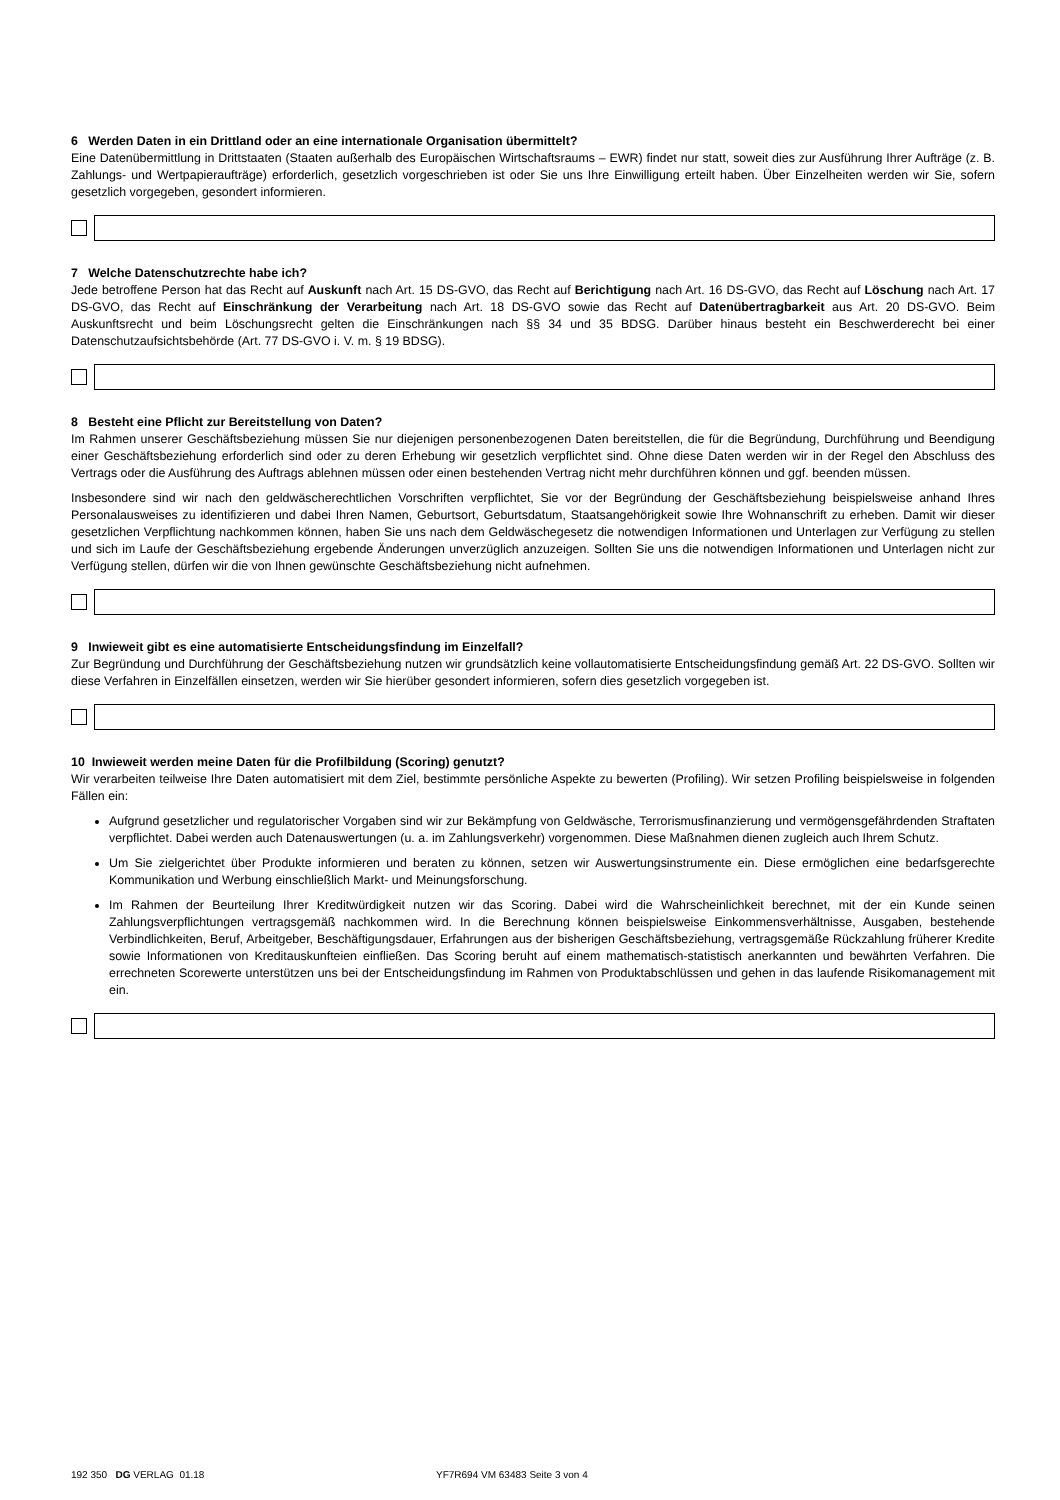6 Werden Daten in ein Drittland oder an eine internationale Organisation übermittelt?
Eine Datenübermittlung in Drittstaaten (Staaten außerhalb des Europäischen Wirtschaftsraums – EWR) findet nur statt, soweit dies zur Ausführung Ihrer Aufträge (z. B. Zahlungs- und Wertpapieraufträge) erforderlich, gesetzlich vorgeschrieben ist oder Sie uns Ihre Einwilligung erteilt haben. Über Einzelheiten werden wir Sie, sofern gesetzlich vorgegeben, gesondert informieren.
7 Welche Datenschutzrechte habe ich?
Jede betroffene Person hat das Recht auf Auskunft nach Art. 15 DS-GVO, das Recht auf Berichtigung nach Art. 16 DS-GVO, das Recht auf Löschung nach Art. 17 DS-GVO, das Recht auf Einschränkung der Verarbeitung nach Art. 18 DS-GVO sowie das Recht auf Datenübertragbarkeit aus Art. 20 DS-GVO. Beim Auskunftsrecht und beim Löschungsrecht gelten die Einschränkungen nach §§ 34 und 35 BDSG. Darüber hinaus besteht ein Beschwerderecht bei einer Datenschutzaufsichtsbehörde (Art. 77 DS-GVO i. V. m. § 19 BDSG).
8 Besteht eine Pflicht zur Bereitstellung von Daten?
Im Rahmen unserer Geschäftsbeziehung müssen Sie nur diejenigen personenbezogenen Daten bereitstellen, die für die Begründung, Durchführung und Beendigung einer Geschäftsbeziehung erforderlich sind oder zu deren Erhebung wir gesetzlich verpflichtet sind. Ohne diese Daten werden wir in der Regel den Abschluss des Vertrags oder die Ausführung des Auftrags ablehnen müssen oder einen bestehenden Vertrag nicht mehr durchführen können und ggf. beenden müssen.
Insbesondere sind wir nach den geldwäscherechtlichen Vorschriften verpflichtet, Sie vor der Begründung der Geschäftsbeziehung beispielsweise anhand Ihres Personalausweises zu identifizieren und dabei Ihren Namen, Geburtsort, Geburtsdatum, Staatsangehörigkeit sowie Ihre Wohnanschrift zu erheben. Damit wir dieser gesetzlichen Verpflichtung nachkommen können, haben Sie uns nach dem Geldwäschegesetz die notwendigen Informationen und Unterlagen zur Verfügung zu stellen und sich im Laufe der Geschäftsbeziehung ergebende Änderungen unverzüglich anzuzeigen. Sollten Sie uns die notwendigen Informationen und Unterlagen nicht zur Verfügung stellen, dürfen wir die von Ihnen gewünschte Geschäftsbeziehung nicht aufnehmen.
9 Inwieweit gibt es eine automatisierte Entscheidungsfindung im Einzelfall?
Zur Begründung und Durchführung der Geschäftsbeziehung nutzen wir grundsätzlich keine vollautomatisierte Entscheidungsfindung gemäß Art. 22 DS-GVO. Sollten wir diese Verfahren in Einzelfällen einsetzen, werden wir Sie hierüber gesondert informieren, sofern dies gesetzlich vorgegeben ist.
10 Inwieweit werden meine Daten für die Profilbildung (Scoring) genutzt?
Wir verarbeiten teilweise Ihre Daten automatisiert mit dem Ziel, bestimmte persönliche Aspekte zu bewerten (Profiling). Wir setzen Profiling beispielsweise in folgenden Fällen ein:
Aufgrund gesetzlicher und regulatorischer Vorgaben sind wir zur Bekämpfung von Geldwäsche, Terrorismusfinanzierung und vermögensgefährdenden Straftaten verpflichtet. Dabei werden auch Datenauswertungen (u. a. im Zahlungsverkehr) vorgenommen. Diese Maßnahmen dienen zugleich auch Ihrem Schutz.
Um Sie zielgerichtet über Produkte informieren und beraten zu können, setzen wir Auswertungsinstrumente ein. Diese ermöglichen eine bedarfsgerechte Kommunikation und Werbung einschließlich Markt- und Meinungsforschung.
Im Rahmen der Beurteilung Ihrer Kreditwürdigkeit nutzen wir das Scoring. Dabei wird die Wahrscheinlichkeit berechnet, mit der ein Kunde seinen Zahlungsverpflichtungen vertragsgemäß nachkommen wird. In die Berechnung können beispielsweise Einkommensverhältnisse, Ausgaben, bestehende Verbindlichkeiten, Beruf, Arbeitgeber, Beschäftigungsdauer, Erfahrungen aus der bisherigen Geschäftsbeziehung, vertragsgemäße Rückzahlung früherer Kredite sowie Informationen von Kreditauskunfteien einfließen. Das Scoring beruht auf einem mathematisch-statistisch anerkannten und bewährten Verfahren. Die errechneten Scorewerte unterstützen uns bei der Entscheidungsfindung im Rahmen von Produktabschlüssen und gehen in das laufende Risikomanagement mit ein.
192 350 DG VERLAG 01.18 YF7R694 VM 63483 Seite 3 von 4